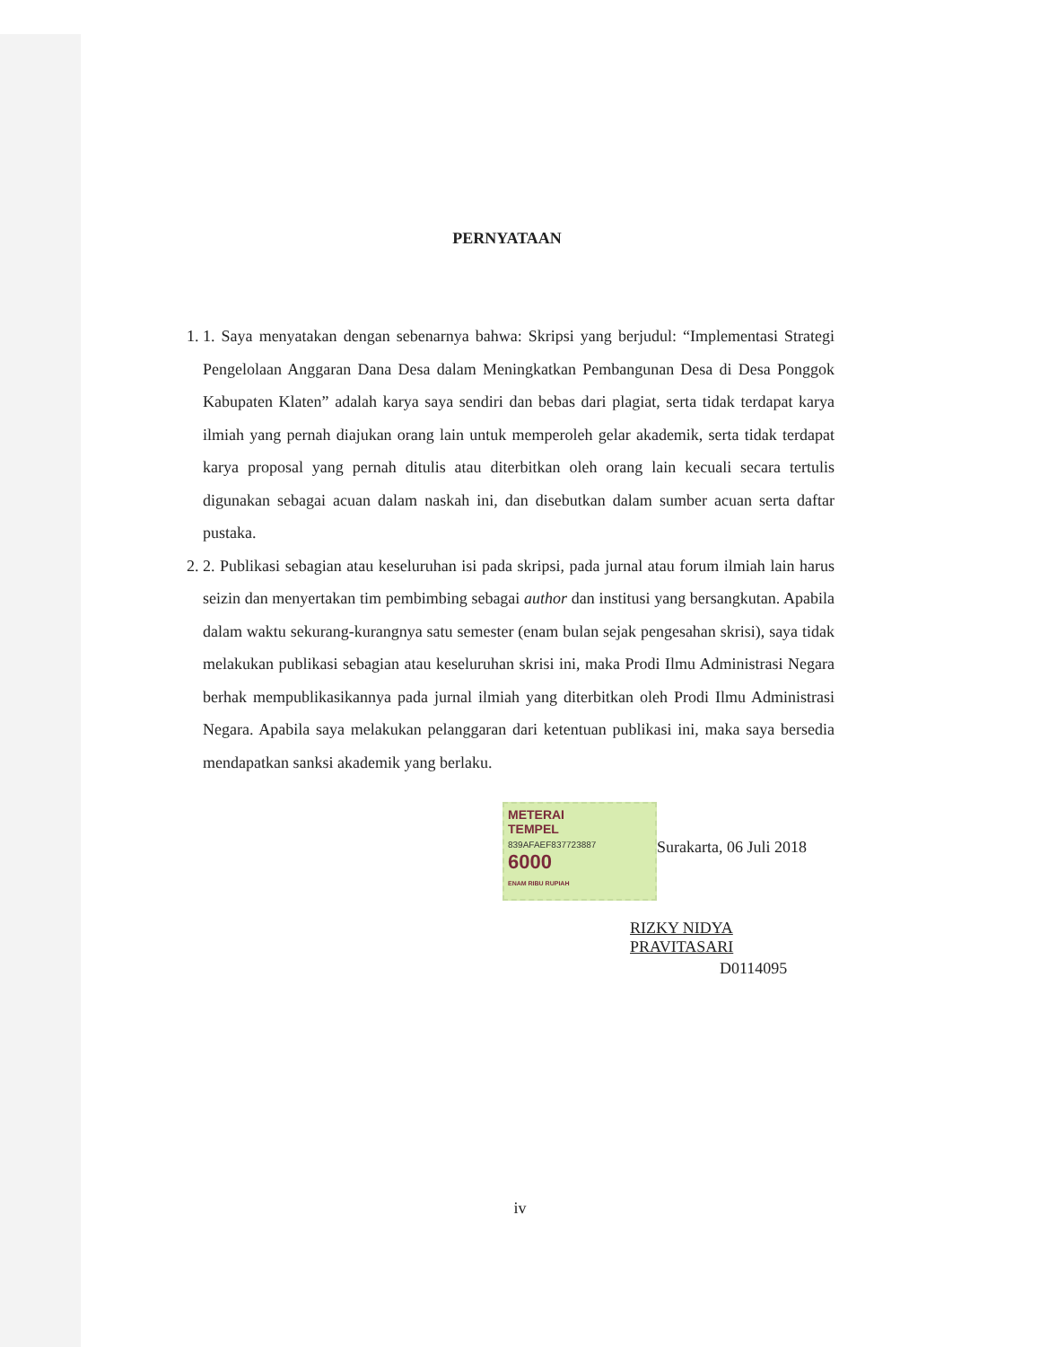PERNYATAAN
1. 1. Saya menyatakan dengan sebenarnya bahwa: Skripsi yang berjudul: “Implementasi Strategi Pengelolaan Anggaran Dana Desa dalam Meningkatkan Pembangunan Desa di Desa Ponggok Kabupaten Klaten” adalah karya saya sendiri dan bebas dari plagiat, serta tidak terdapat karya ilmiah yang pernah diajukan orang lain untuk memperoleh gelar akademik, serta tidak terdapat karya proposal yang pernah ditulis atau diterbitkan oleh orang lain kecuali secara tertulis digunakan sebagai acuan dalam naskah ini, dan disebutkan dalam sumber acuan serta daftar pustaka.
2. 2. Publikasi sebagian atau keseluruhan isi pada skripsi, pada jurnal atau forum ilmiah lain harus seizin dan menyertakan tim pembimbing sebagai author dan institusi yang bersangkutan. Apabila dalam waktu sekurang-kurangnya satu semester (enam bulan sejak pengesahan skrisi), saya tidak melakukan publikasi sebagian atau keseluruhan skrisi ini, maka Prodi Ilmu Administrasi Negara berhak mempublikasikannya pada jurnal ilmiah yang diterbitkan oleh Prodi Ilmu Administrasi Negara. Apabila saya melakukan pelanggaran dari ketentuan publikasi ini, maka saya bersedia mendapatkan sanksi akademik yang berlaku.
METERAI
TEMPEL
839AFAEF837723887
6000
ENAM RIBU RUPIAH
Surakarta, 06 Juli 2018
RIZKY NIDYA PRAVITASARI
D0114095
iv